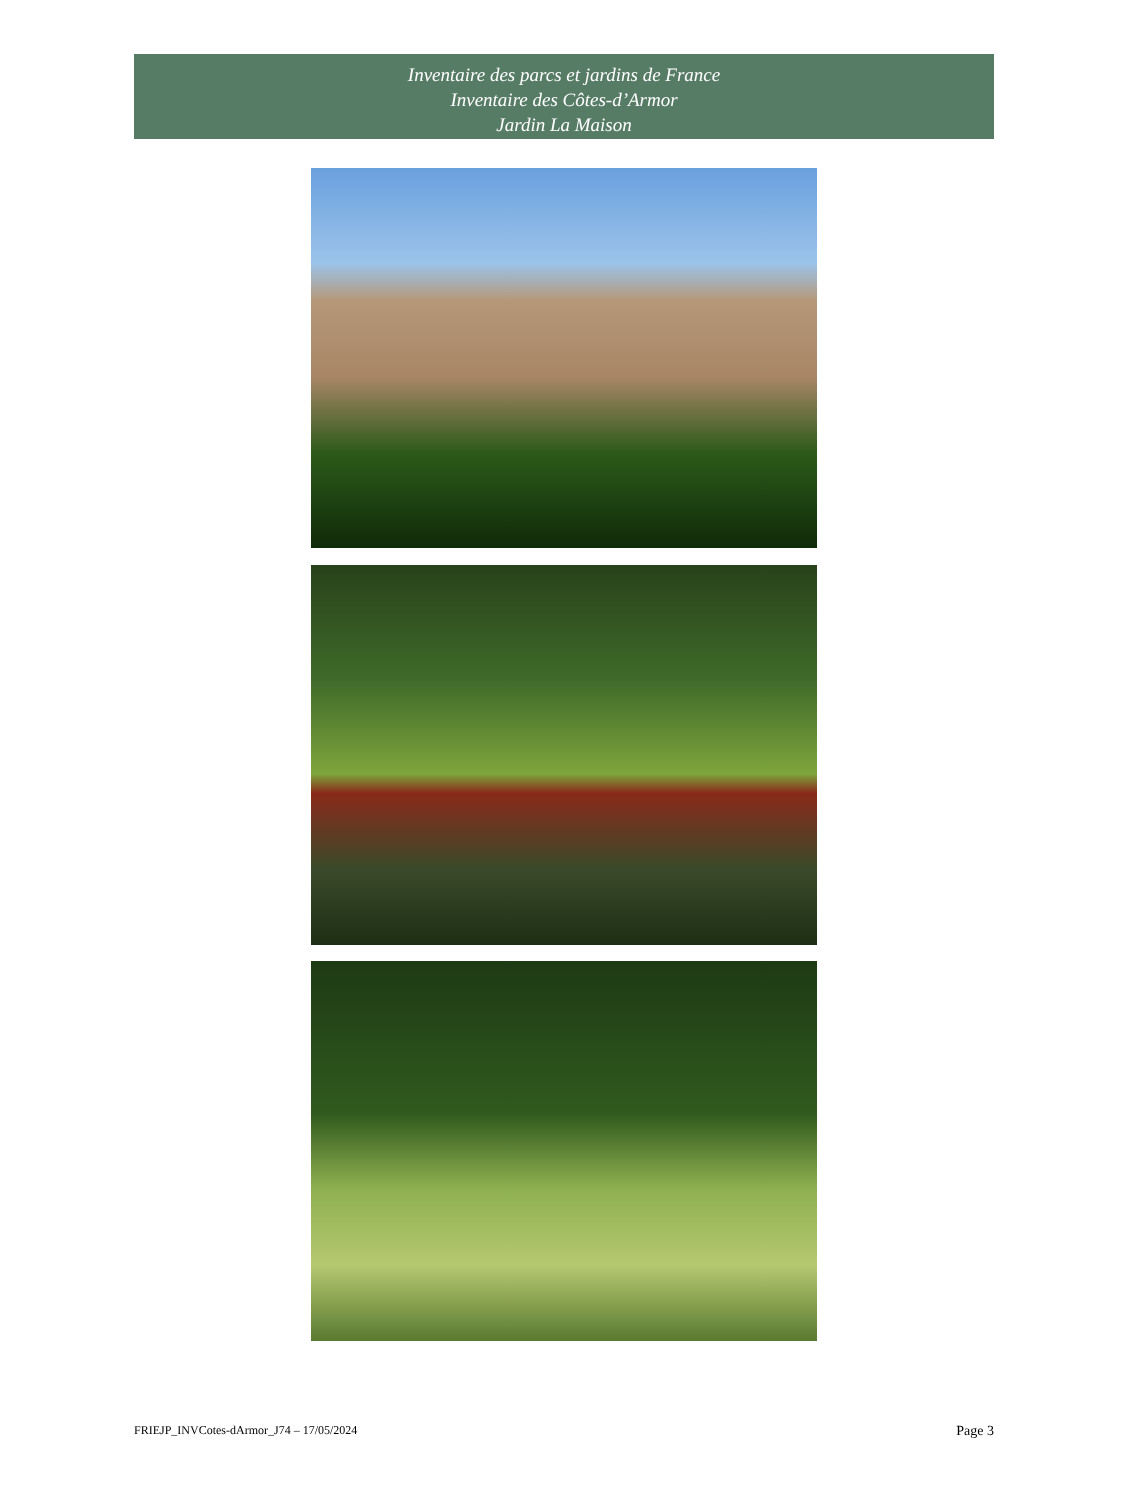Inventaire des parcs et jardins de France
Inventaire des Côtes-d’Armor
Jardin La Maison
FRIEJP_INVCotes-dArmor_J74 – 17/05/2024
Page 3